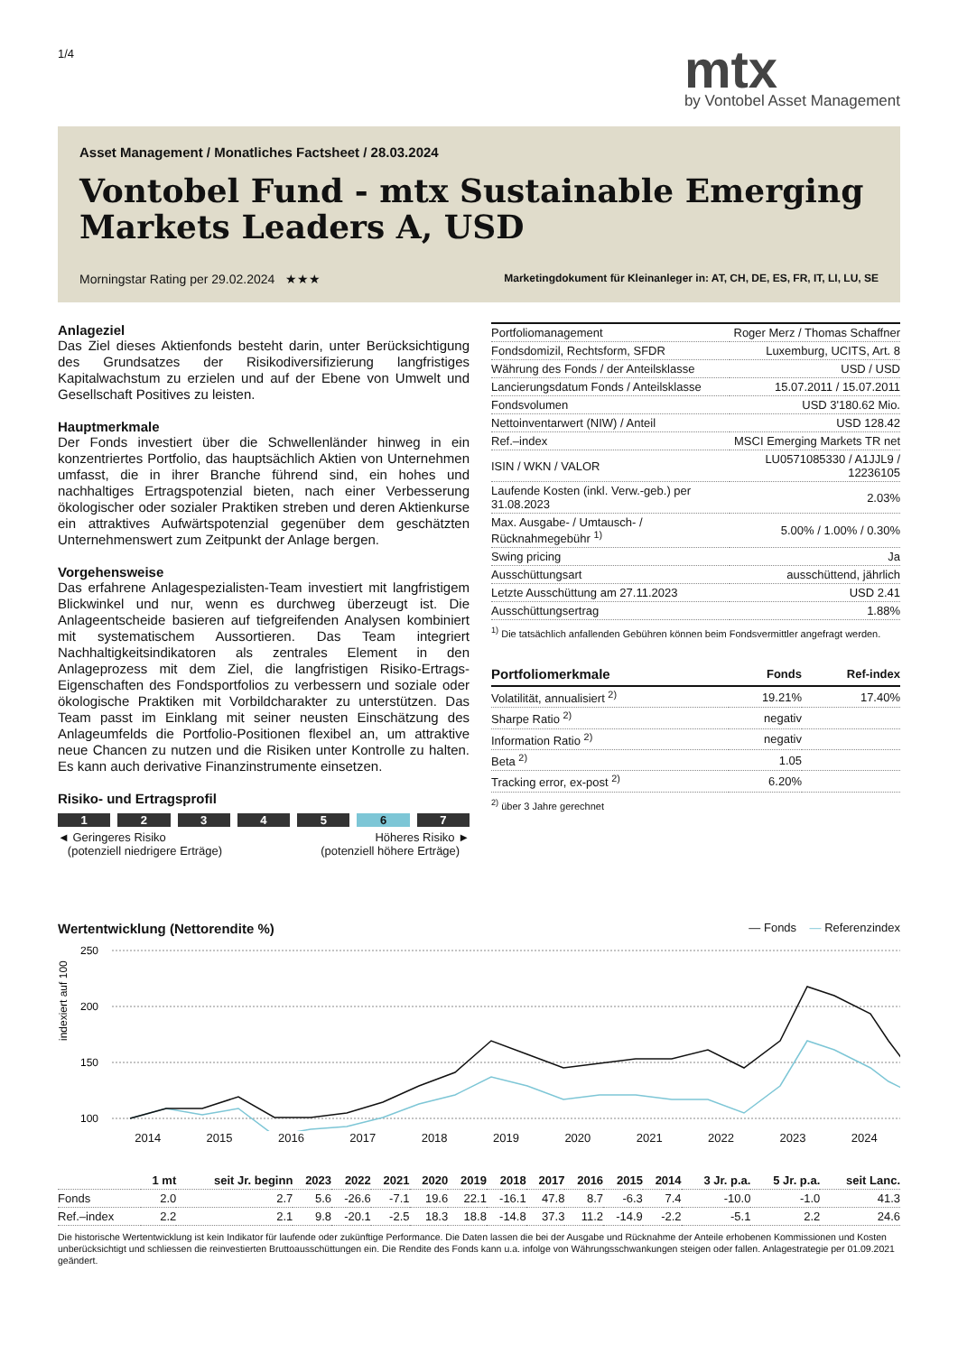1/4
mtx
by Vontobel Asset Management
Asset Management / Monatliches Factsheet / 28.03.2024
Vontobel Fund - mtx Sustainable Emerging Markets Leaders A, USD
Morningstar Rating per 29.02.2024 ★★★ Marketingdokument für Kleinanleger in: AT, CH, DE, ES, FR, IT, LI, LU, SE
Anlageziel
Das Ziel dieses Aktienfonds besteht darin, unter Berücksichtigung des Grundsatzes der Risikodiversifizierung langfristiges Kapitalwachstum zu erzielen und auf der Ebene von Umwelt und Gesellschaft Positives zu leisten.
Hauptmerkmale
Der Fonds investiert über die Schwellenländer hinweg in ein konzentriertes Portfolio, das hauptsächlich Aktien von Unternehmen umfasst, die in ihrer Branche führend sind, ein hohes und nachhaltiges Ertragspotenzial bieten, nach einer Verbesserung ökologischer oder sozialer Praktiken streben und deren Aktienkurse ein attraktives Aufwärtspotenzial gegenüber dem geschätzten Unternehmenswert zum Zeitpunkt der Anlage bergen.
Vorgehensweise
Das erfahrene Anlagespezialisten-Team investiert mit langfristigem Blickwinkel und nur, wenn es durchweg überzeugt ist. Die Anlageentscheide basieren auf tiefgreifenden Analysen kombiniert mit systematischem Aussortieren. Das Team integriert Nachhaltigkeitsindikatoren als zentrales Element in den Anlageprozess mit dem Ziel, die langfristigen Risiko-Ertrags-Eigenschaften des Fondsportfolios zu verbessern und soziale oder ökologische Praktiken mit Vorbildcharakter zu unterstützen. Das Team passt im Einklang mit seiner neusten Einschätzung des Anlageumfelds die Portfolio-Positionen flexibel an, um attraktive neue Chancen zu nutzen und die Risiken unter Kontrolle zu halten. Es kann auch derivative Finanzinstrumente einsetzen.
Risiko- und Ertragsprofil
1 2 3 4 5 6 7
◄ Geringeres Risiko
(potenziell niedrigere Erträge)
Höheres Risiko ►
(potenziell höhere Erträge)
| Portfoliomanagement | Roger Merz / Thomas Schaffner |
| Fondsdomizil, Rechtsform, SFDR | Luxemburg, UCITS, Art. 8 |
| Währung des Fonds / der Anteilsklasse | USD / USD |
| Lancierungsdatum Fonds / Anteilsklasse | 15.07.2011 / 15.07.2011 |
| Fondsvolumen | USD 3'180.62 Mio. |
| Nettoinventarwert (NIW) / Anteil | USD 128.42 |
| Ref.–index | MSCI Emerging Markets TR net |
| ISIN / WKN / VALOR | LU0571085330 / A1JJL9 / 12236105 |
| Laufende Kosten (inkl. Verw.-geb.) per 31.08.2023 | 2.03% |
| Max. Ausgabe- / Umtausch- / Rücknahmegebühr <sup>1)</sup> | 5.00% / 1.00% / 0.30% |
| Swing pricing | Ja |
| Ausschüttungsart | ausschüttend, jährlich |
| Letzte Ausschüttung am 27.11.2023 | USD 2.41 |
| Ausschüttungsertrag | 1.88% |
<sup>1)</sup> Die tatsächlich anfallenden Gebühren können beim Fondsvermittler angefragt werden.
| Portfoliomerkmale | Fonds | Ref-index |
| --- | --- | --- |
| Volatilität, annualisiert <sup>2)</sup> | 19.21% | 17.40% |
| Sharpe Ratio <sup>2)</sup> | negativ | |
| Information Ratio <sup>2)</sup> | negativ | |
| Beta <sup>2)</sup> | 1.05 | |
| Tracking error, ex-post <sup>2)</sup> | 6.20% | |
<sup>2)</sup> über 3 Jahre gerechnet
Wertentwicklung (Nettorendite %)
— Fonds — Referenzindex
indexiert auf 100
250
200
150
100
2014 2015 2016 2017 2018 2019 2020 2021 2022 2023 2024
| | 1 mt | seit Jr. beginn | 2023 | 2022 | 2021 | 2020 | 2019 | 2018 | 2017 | 2016 | 2015 | 2014 | 3 Jr. p.a. | 5 Jr. p.a. | seit Lanc. |
| --- | --- | --- | --- | --- | --- | --- | --- | --- | --- | --- | --- | --- | --- | --- | --- |
| Fonds | 2.0 | 2.7 | 5.6 | -26.6 | -7.1 | 19.6 | 22.1 | -16.1 | 47.8 | 8.7 | -6.3 | 7.4 | -10.0 | -1.0 | 41.3 |
| Ref.–index | 2.2 | 2.1 | 9.8 | -20.1 | -2.5 | 18.3 | 18.8 | -14.8 | 37.3 | 11.2 | -14.9 | -2.2 | -5.1 | 2.2 | 24.6 |
Die historische Wertentwicklung ist kein Indikator für laufende oder zukünftige Performance. Die Daten lassen die bei der Ausgabe und Rücknahme der Anteile erhobenen Kommissionen und Kosten unberücksichtigt und schliessen die reinvestierten Bruttoausschüttungen ein. Die Rendite des Fonds kann u.a. infolge von Währungsschwankungen steigen oder fallen. Anlagestrategie per 01.09.2021 geändert.